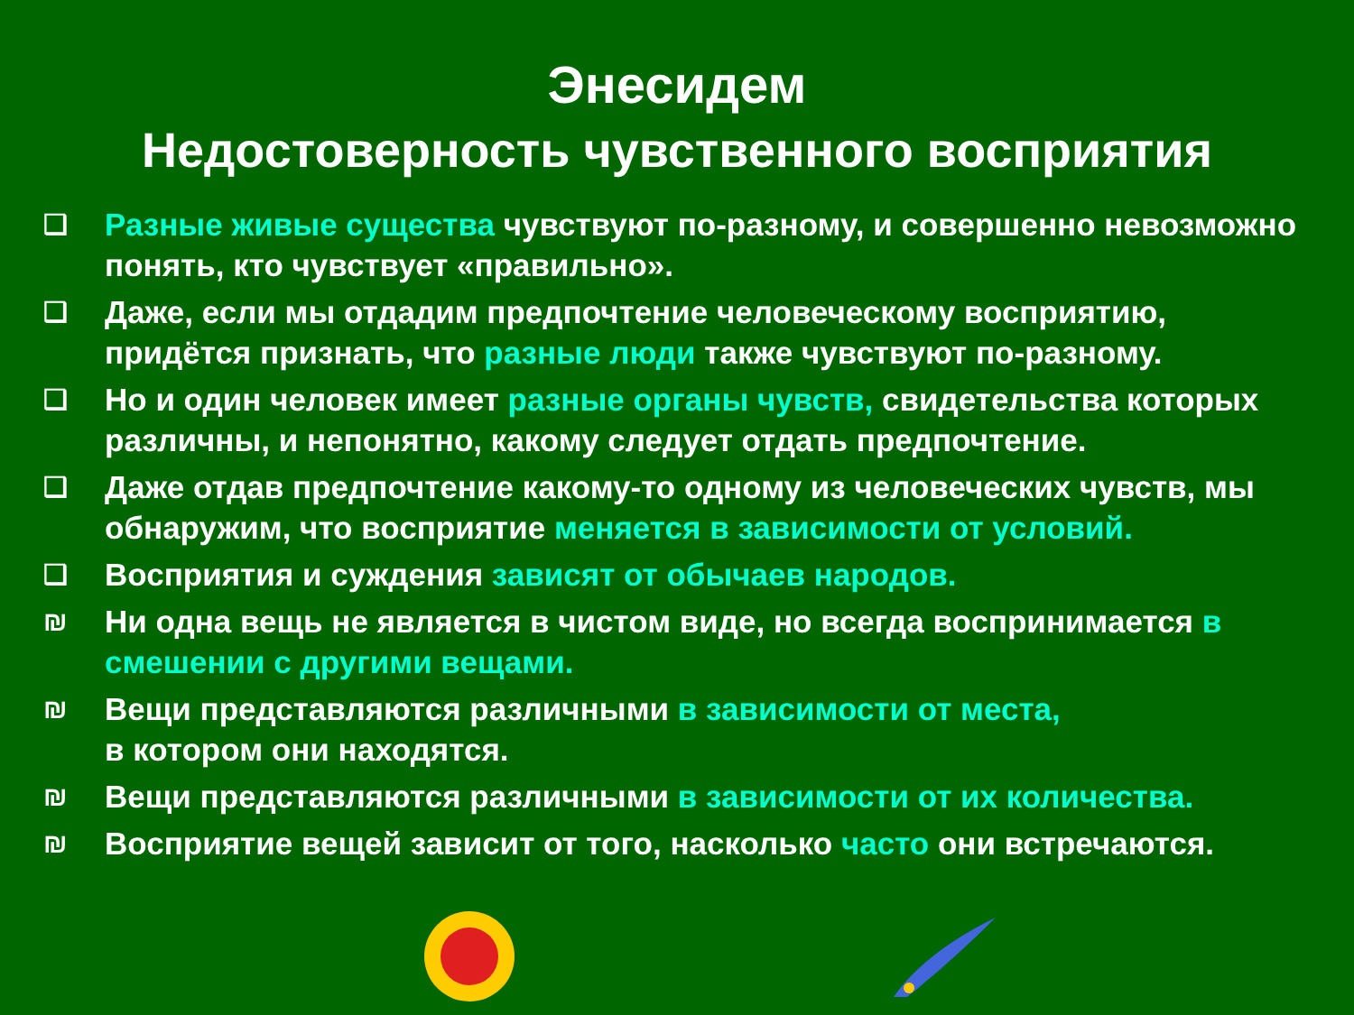Энесидем
Недостоверность чувственного восприятия
❑ Разные живые существа чувствуют по-разному, и совершенно невозможно понять, кто чувствует «правильно».
❑ Даже, если мы отдадим предпочтение человеческому восприятию, придётся признать, что разные люди также чувствуют по-разному.
❑ Но и один человек имеет разные органы чувств, свидетельства которых различны, и непонятно, какому следует отдать предпочтение.
❑ Даже отдав предпочтение какому-то одному из человеческих чувств, мы обнаружим, что восприятие меняется в зависимости от условий.
❑ Восприятия и суждения зависят от обычаев народов.
₪ Ни одна вещь не является в чистом виде, но всегда воспринимается в смешении с другими вещами.
₪ Вещи представляются различными в зависимости от места,
в котором они находятся.
₪ Вещи представляются различными в зависимости от их количества.
₪ Восприятие вещей зависит от того, насколько часто они встречаются.